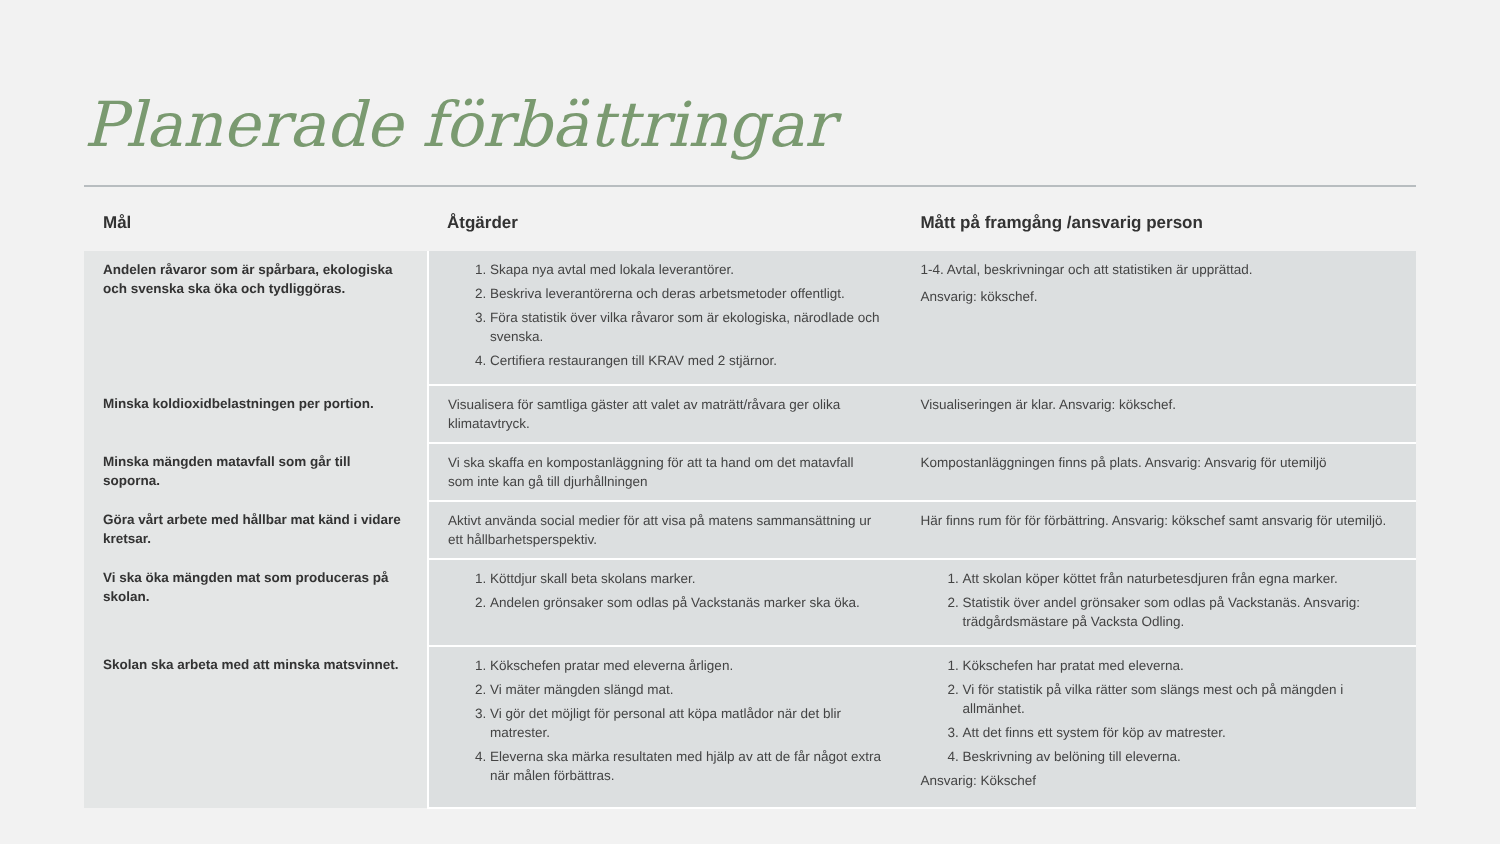Planerade förbättringar
| Mål | Åtgärder | Mått på framgång /ansvarig person |
| --- | --- | --- |
| Andelen råvaror som är spårbara, ekologiska och svenska ska öka och tydliggöras. | 1. Skapa nya avtal med lokala leverantörer. 2. Beskriva leverantörerna och deras arbetsmetoder offentligt. 3. Föra statistik över vilka råvaror som är ekologiska, närodlade och svenska. 4. Certifiera restaurangen till KRAV med 2 stjärnor. | 1-4. Avtal, beskrivningar och att statistiken är upprättad. Ansvarig: kökschef. |
| Minska koldioxidbelastningen per portion. | Visualisera för samtliga gäster att valet av maträtt/råvara ger olika klimatavtryck. | Visualiseringen är klar. Ansvarig: kökschef. |
| Minska mängden matavfall som går till soporna. | Vi ska skaffa en kompostanläggning för att ta hand om det matavfall som inte kan gå till djurhållningen | Kompostanläggningen finns på plats. Ansvarig: Ansvarig för utemiljö |
| Göra vårt arbete med hållbar mat känd i vidare kretsar. | Aktivt använda social medier för att visa på matens sammansättning ur ett hållbarhetsperspektiv. | Här finns rum för för förbättring. Ansvarig: kökschef samt ansvarig för utemiljö. |
| Vi ska öka mängden mat som produceras på skolan. | 1. Köttdjur skall beta skolans marker. 2. Andelen grönsaker som odlas på Vackstanäs marker ska öka. | 1. Att skolan köper köttet från naturbetesdjuren från egna marker. 2. Statistik över andel grönsaker som odlas på Vackstanäs. Ansvarig: trädgårdsmästare på Vacksta Odling. |
| Skolan ska arbeta med att minska matsvinnet. | 1. Kökschefen pratar med eleverna årligen. 2. Vi mäter mängden slängd mat. 3. Vi gör det möjligt för personal att köpa matlådor när det blir matrester. 4. Eleverna ska märka resultaten med hjälp av att de får något extra när målen förbättras. | 1. Kökschefen har pratat med eleverna. 2. Vi för statistik på vilka rätter som slängs mest och på mängden i allmänhet. 3. Att det finns ett system för köp av matrester. 4. Beskrivning av belöning till eleverna. Ansvarig: Kökschef |